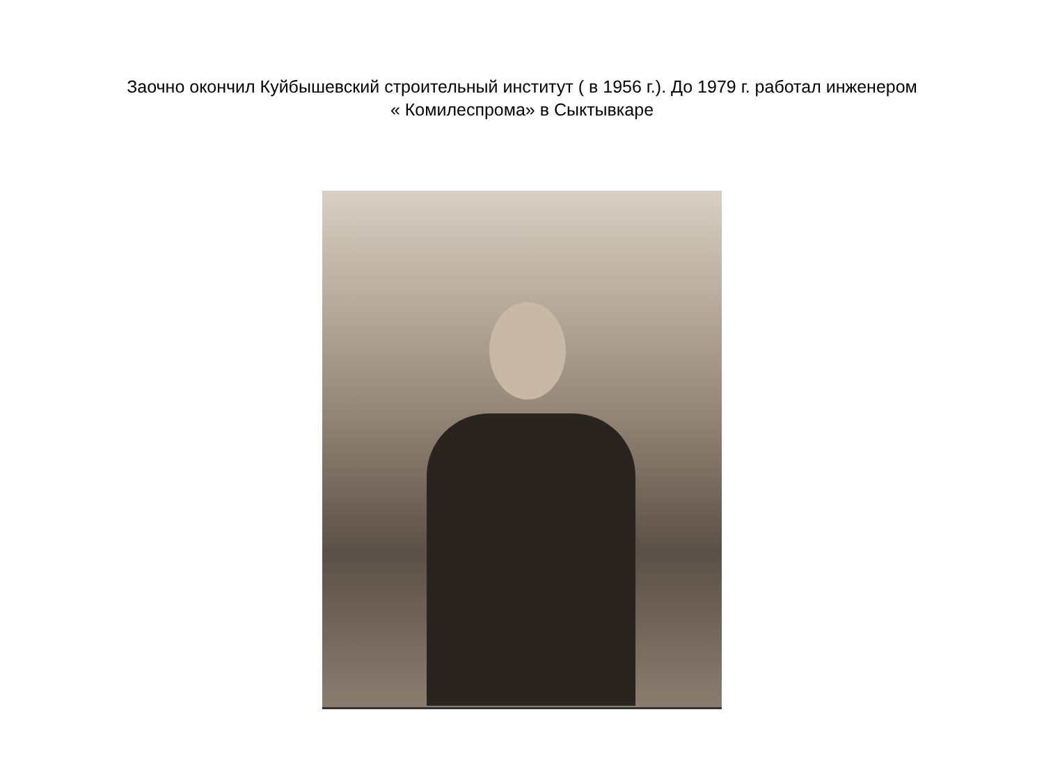Заочно окончил Куйбышевский строительный институт ( в 1956 г.). До 1979 г. работал инженером
« Комилеспрома» в Сыктывкаре